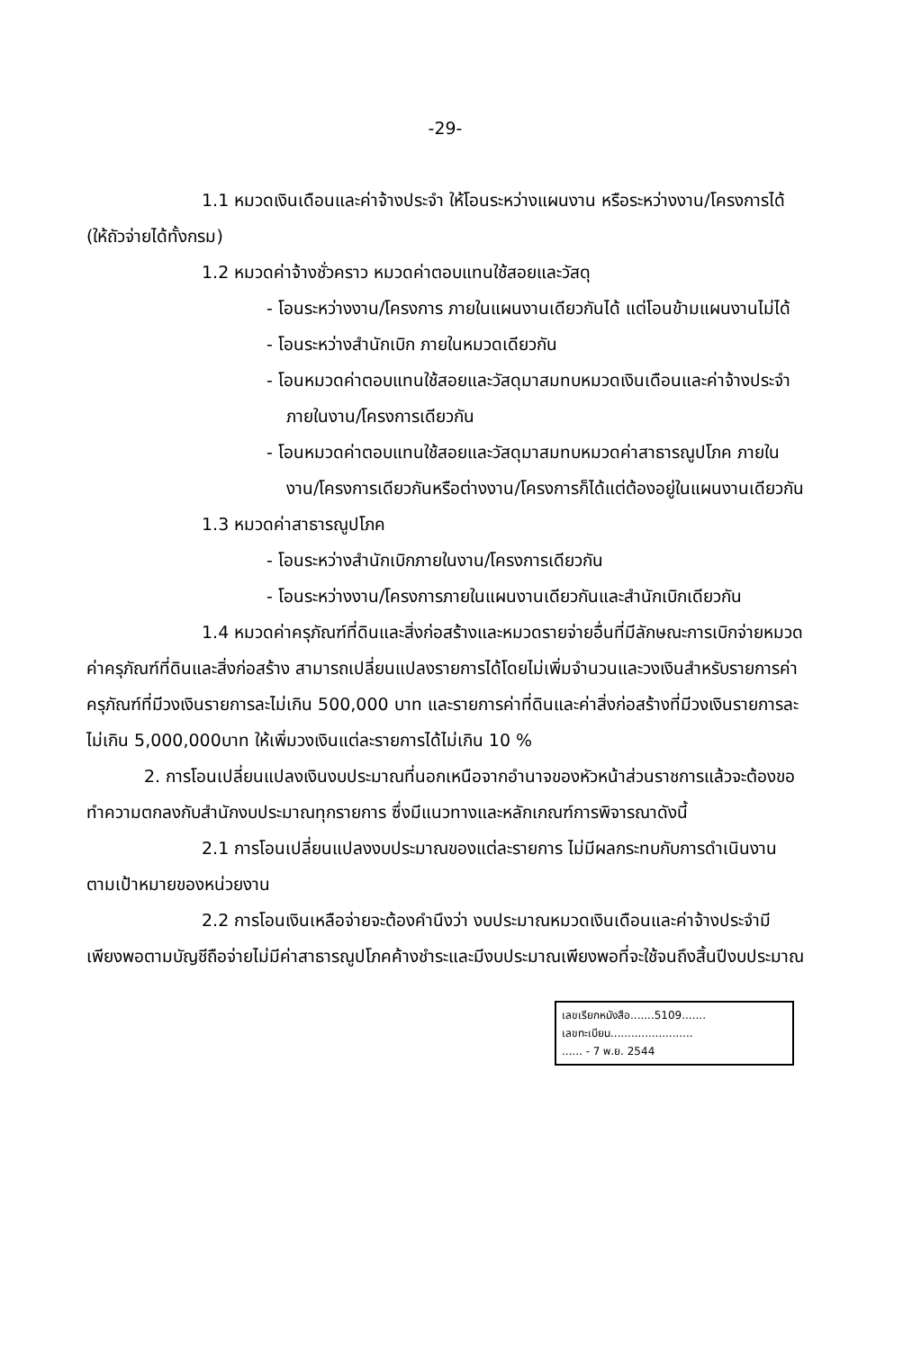-29-
1.1 หมวดเงินเดือนและค่าจ้างประจำ ให้โอนระหว่างแผนงาน หรือระหว่างงาน/โครงการได้ (ให้ถัวจ่ายได้ทั้งกรม)
1.2 หมวดค่าจ้างชั่วคราว หมวดค่าตอบแทนใช้สอยและวัสดุ
- โอนระหว่างงาน/โครงการ ภายในแผนงานเดียวกันได้ แต่โอนข้ามแผนงานไม่ได้
- โอนระหว่างสำนักเบิก ภายในหมวดเดียวกัน
- โอนหมวดค่าตอบแทนใช้สอยและวัสดุมาสมทบหมวดเงินเดือนและค่าจ้างประจำภายในงาน/โครงการเดียวกัน
- โอนหมวดค่าตอบแทนใช้สอยและวัสดุมาสมทบหมวดค่าสาธารณูปโภค ภายในงาน/โครงการเดียวกันหรือต่างงาน/โครงการก็ได้แต่ต้องอยู่ในแผนงานเดียวกัน
1.3 หมวดค่าสาธารณูปโภค
- โอนระหว่างสำนักเบิกภายในงาน/โครงการเดียวกัน
- โอนระหว่างงาน/โครงการภายในแผนงานเดียวกันและสำนักเบิกเดียวกัน
1.4 หมวดค่าครุภัณฑ์ที่ดินและสิ่งก่อสร้างและหมวดรายจ่ายอื่นที่มีลักษณะการเบิกจ่ายหมวดค่าครุภัณฑ์ที่ดินและสิ่งก่อสร้าง สามารถเปลี่ยนแปลงรายการได้โดยไม่เพิ่มจำนวนและวงเงินสำหรับรายการค่าครุภัณฑ์ที่มีวงเงินรายการละไม่เกิน 500,000 บาท และรายการค่าที่ดินและค่าสิ่งก่อสร้างที่มีวงเงินรายการละไม่เกิน 5,000,000บาท ให้เพิ่มวงเงินแต่ละรายการได้ไม่เกิน 10 %
2. การโอนเปลี่ยนแปลงเงินงบประมาณที่นอกเหนือจากอำนาจของหัวหน้าส่วนราชการแล้วจะต้องขอทำความตกลงกับสำนักงบประมาณทุกรายการ ซึ่งมีแนวทางและหลักเกณฑ์การพิจารณาดังนี้
2.1 การโอนเปลี่ยนแปลงงบประมาณของแต่ละรายการ ไม่มีผลกระทบกับการดำเนินงานตามเป้าหมายของหน่วยงาน
2.2 การโอนเงินเหลือจ่ายจะต้องคำนึงว่า งบประมาณหมวดเงินเดือนและค่าจ้างประจำมีเพียงพอตามบัญชีถือจ่ายไม่มีค่าสาธารณูปโภคค้างชำระและมีงบประมาณเพียงพอที่จะใช้จนถึงสิ้นปีงบประมาณ
เลขเรียกหนังสือ.......5109.......
เลขทะเบียน........................
...... - 7 พ.ย. 2544